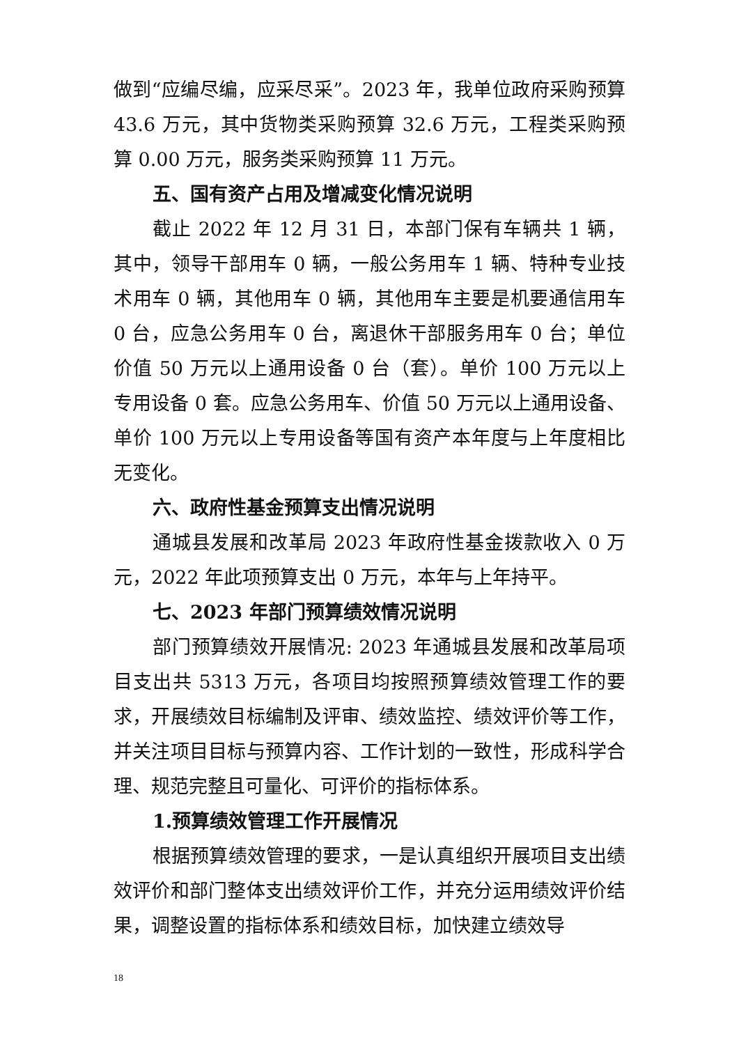做到“应编尽编，应采尽采”。2023 年，我单位政府采购预算 43.6 万元，其中货物类采购预算 32.6 万元，工程类采购预算 0.00 万元，服务类采购预算 11 万元。
五、国有资产占用及增减变化情况说明
截止 2022 年 12 月 31 日，本部门保有车辆共 1 辆，其中，领导干部用车 0 辆，一般公务用车 1 辆、特种专业技术用车 0 辆，其他用车 0 辆，其他用车主要是机要通信用车 0 台，应急公务用车 0 台，离退休干部服务用车 0 台；单位价值 50 万元以上通用设备 0 台（套）。单价 100 万元以上专用设备 0 套。应急公务用车、价值 50 万元以上通用设备、单价 100 万元以上专用设备等国有资产本年度与上年度相比无变化。
六、政府性基金预算支出情况说明
通城县发展和改革局 2023 年政府性基金拨款收入 0 万元，2022 年此项预算支出 0 万元，本年与上年持平。
七、2023 年部门预算绩效情况说明
部门预算绩效开展情况: 2023 年通城县发展和改革局项目支出共 5313 万元，各项目均按照预算绩效管理工作的要求，开展绩效目标编制及评审、绩效监控、绩效评价等工作，并关注项目目标与预算内容、工作计划的一致性，形成科学合理、规范完整且可量化、可评价的指标体系。
1.预算绩效管理工作开展情况
根据预算绩效管理的要求，一是认真组织开展项目支出绩效评价和部门整体支出绩效评价工作，并充分运用绩效评价结果，调整设置的指标体系和绩效目标，加快建立绩效导
18